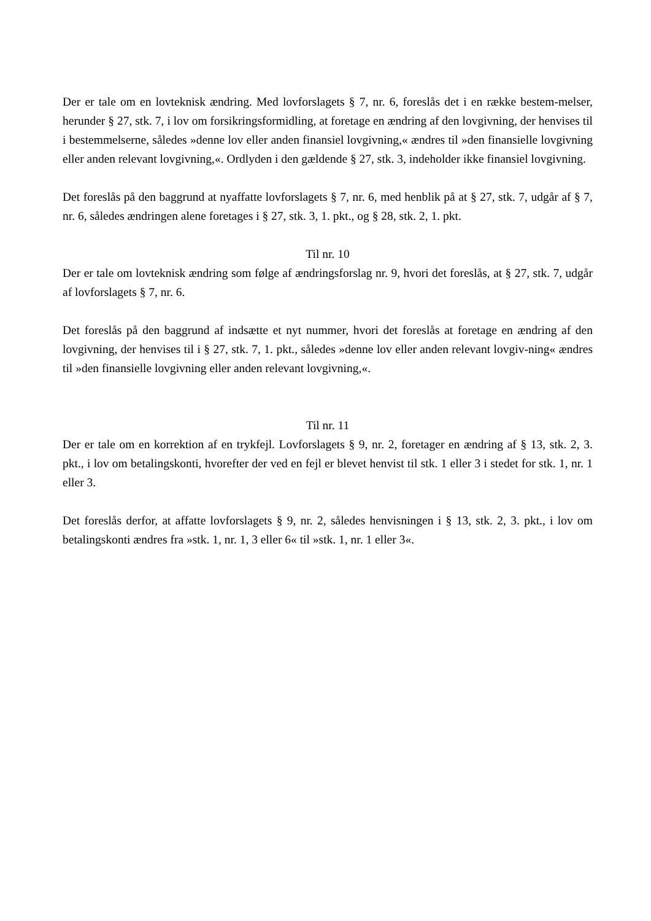Der er tale om en lovteknisk ændring. Med lovforslagets § 7, nr. 6, foreslås det i en række bestem-melser, herunder § 27, stk. 7, i lov om forsikringsformidling, at foretage en ændring af den lovgivning, der henvises til i bestemmelserne, således »denne lov eller anden finansiel lovgivning,« ændres til »den finansielle lovgivning eller anden relevant lovgivning,«. Ordlyden i den gældende § 27, stk. 3, indeholder ikke finansiel lovgivning.
Det foreslås på den baggrund at nyaffatte lovforslagets § 7, nr. 6, med henblik på at § 27, stk. 7, udgår af § 7, nr. 6, således ændringen alene foretages i § 27, stk. 3, 1. pkt., og § 28, stk. 2, 1. pkt.
Til nr. 10
Der er tale om lovteknisk ændring som følge af ændringsforslag nr. 9, hvori det foreslås, at § 27, stk. 7, udgår af lovforslagets § 7, nr. 6.
Det foreslås på den baggrund af indsætte et nyt nummer, hvori det foreslås at foretage en ændring af den lovgivning, der henvises til i § 27, stk. 7, 1. pkt., således »denne lov eller anden relevant lovgiv-ning« ændres til »den finansielle lovgivning eller anden relevant lovgivning,«.
Til nr. 11
Der er tale om en korrektion af en trykfejl. Lovforslagets § 9, nr. 2, foretager en ændring af § 13, stk. 2, 3. pkt., i lov om betalingskonti, hvorefter der ved en fejl er blevet henvist til stk. 1 eller 3 i stedet for stk. 1, nr. 1 eller 3.
Det foreslås derfor, at affatte lovforslagets § 9, nr. 2, således henvisningen i § 13, stk. 2, 3. pkt., i lov om betalingskonti ændres fra »stk. 1, nr. 1, 3 eller 6« til »stk. 1, nr. 1 eller 3«.